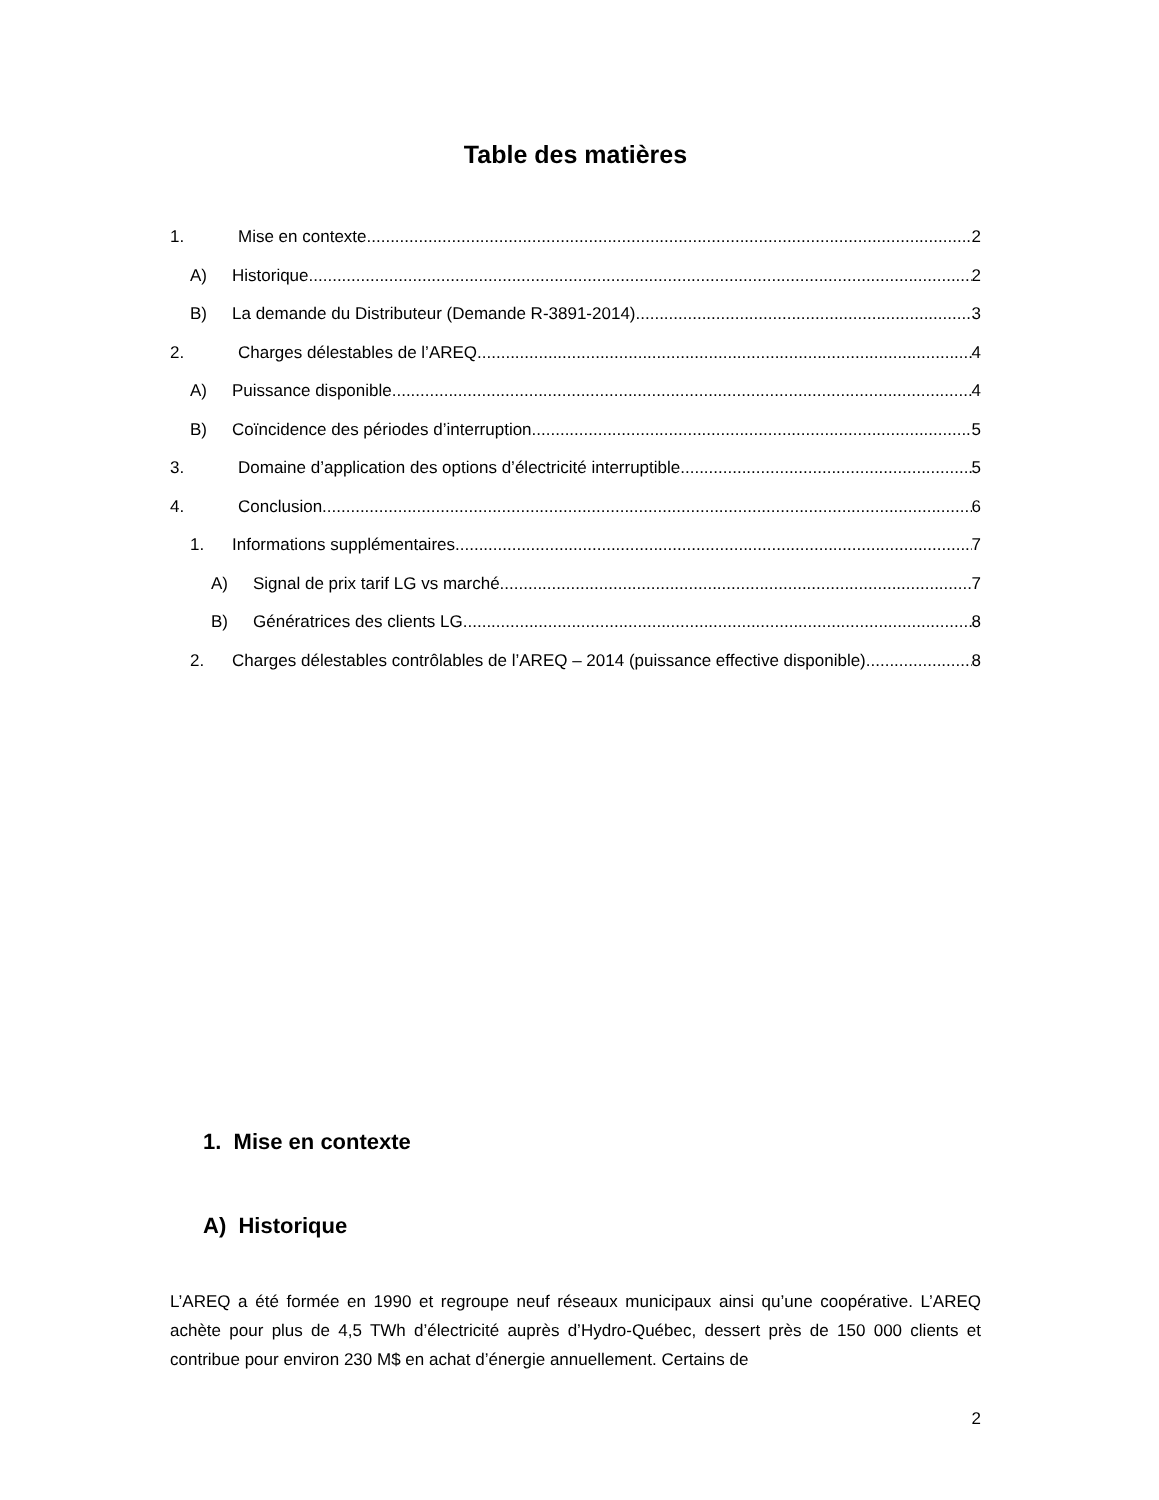Table des matières
1. Mise en contexte 2
A) Historique 2
B) La demande du Distributeur (Demande R-3891-2014) 3
2. Charges délestables de l’AREQ 4
A) Puissance disponible 4
B) Coïncidence des périodes d’interruption 5
3. Domaine d’application des options d’électricité interruptible 5
4. Conclusion 6
1. Informations supplémentaires 7
A) Signal de prix tarif LG vs marché 7
B) Génératrices des clients LG 8
2. Charges délestables contrôlables de l’AREQ – 2014 (puissance effective disponible) 8
1. Mise en contexte
A) Historique
L’AREQ a été formée en 1990 et regroupe neuf réseaux municipaux ainsi qu’une coopérative. L’AREQ achète pour plus de 4,5 TWh d’électricité auprès d’Hydro-Québec, dessert près de 150 000 clients et contribue pour environ 230 M$ en achat d’énergie annuellement. Certains de
2